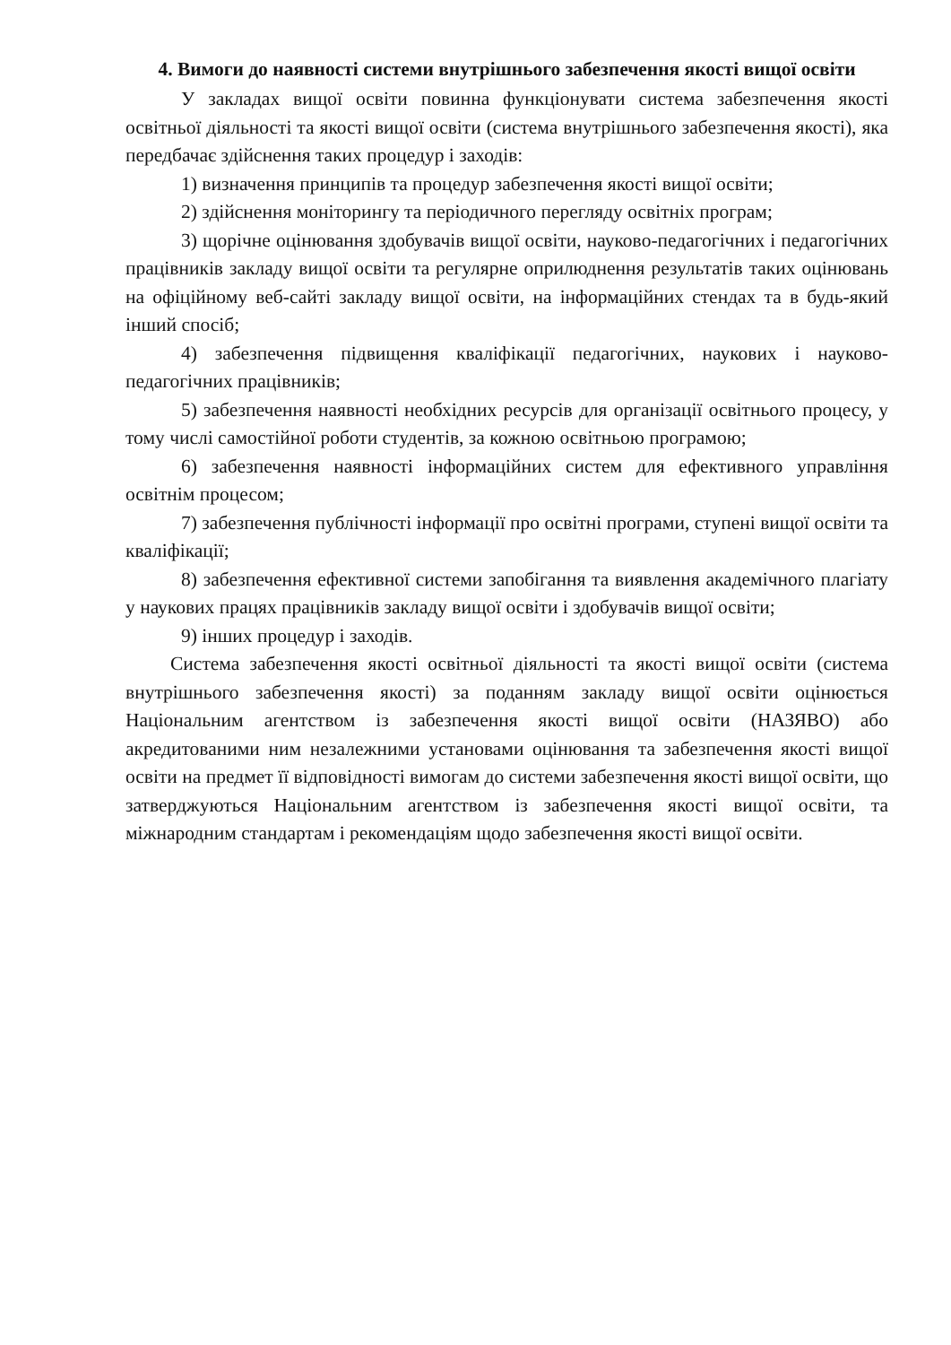4. Вимоги до наявності системи внутрішнього забезпечення якості вищої освіти
У закладах вищої освіти повинна функціонувати система забезпечення якості освітньої діяльності та якості вищої освіти (система внутрішнього забезпечення якості), яка передбачає здійснення таких процедур і заходів:
1) визначення принципів та процедур забезпечення якості вищої освіти;
2) здійснення моніторингу та періодичного перегляду освітніх програм;
3) щорічне оцінювання здобувачів вищої освіти, науково-педагогічних і педагогічних працівників закладу вищої освіти та регулярне оприлюднення результатів таких оцінювань на офіційному веб-сайті закладу вищої освіти, на інформаційних стендах та в будь-який інший спосіб;
4) забезпечення підвищення кваліфікації педагогічних, наукових і науково-педагогічних працівників;
5) забезпечення наявності необхідних ресурсів для організації освітнього процесу, у тому числі самостійної роботи студентів, за кожною освітньою програмою;
6) забезпечення наявності інформаційних систем для ефективного управління освітнім процесом;
7) забезпечення публічності інформації про освітні програми, ступені вищої освіти та кваліфікації;
8) забезпечення ефективної системи запобігання та виявлення академічного плагіату у наукових працях працівників закладу вищої освіти і здобувачів вищої освіти;
9) інших процедур і заходів.
Система забезпечення якості освітньої діяльності та якості вищої освіти (система внутрішнього забезпечення якості) за поданням закладу вищої освіти оцінюється Національним агентством із забезпечення якості вищої освіти (НАЗЯВО) або акредитованими ним незалежними установами оцінювання та забезпечення якості вищої освіти на предмет її відповідності вимогам до системи забезпечення якості вищої освіти, що затверджуються Національним агентством із забезпечення якості вищої освіти, та міжнародним стандартам і рекомендаціям щодо забезпечення якості вищої освіти.